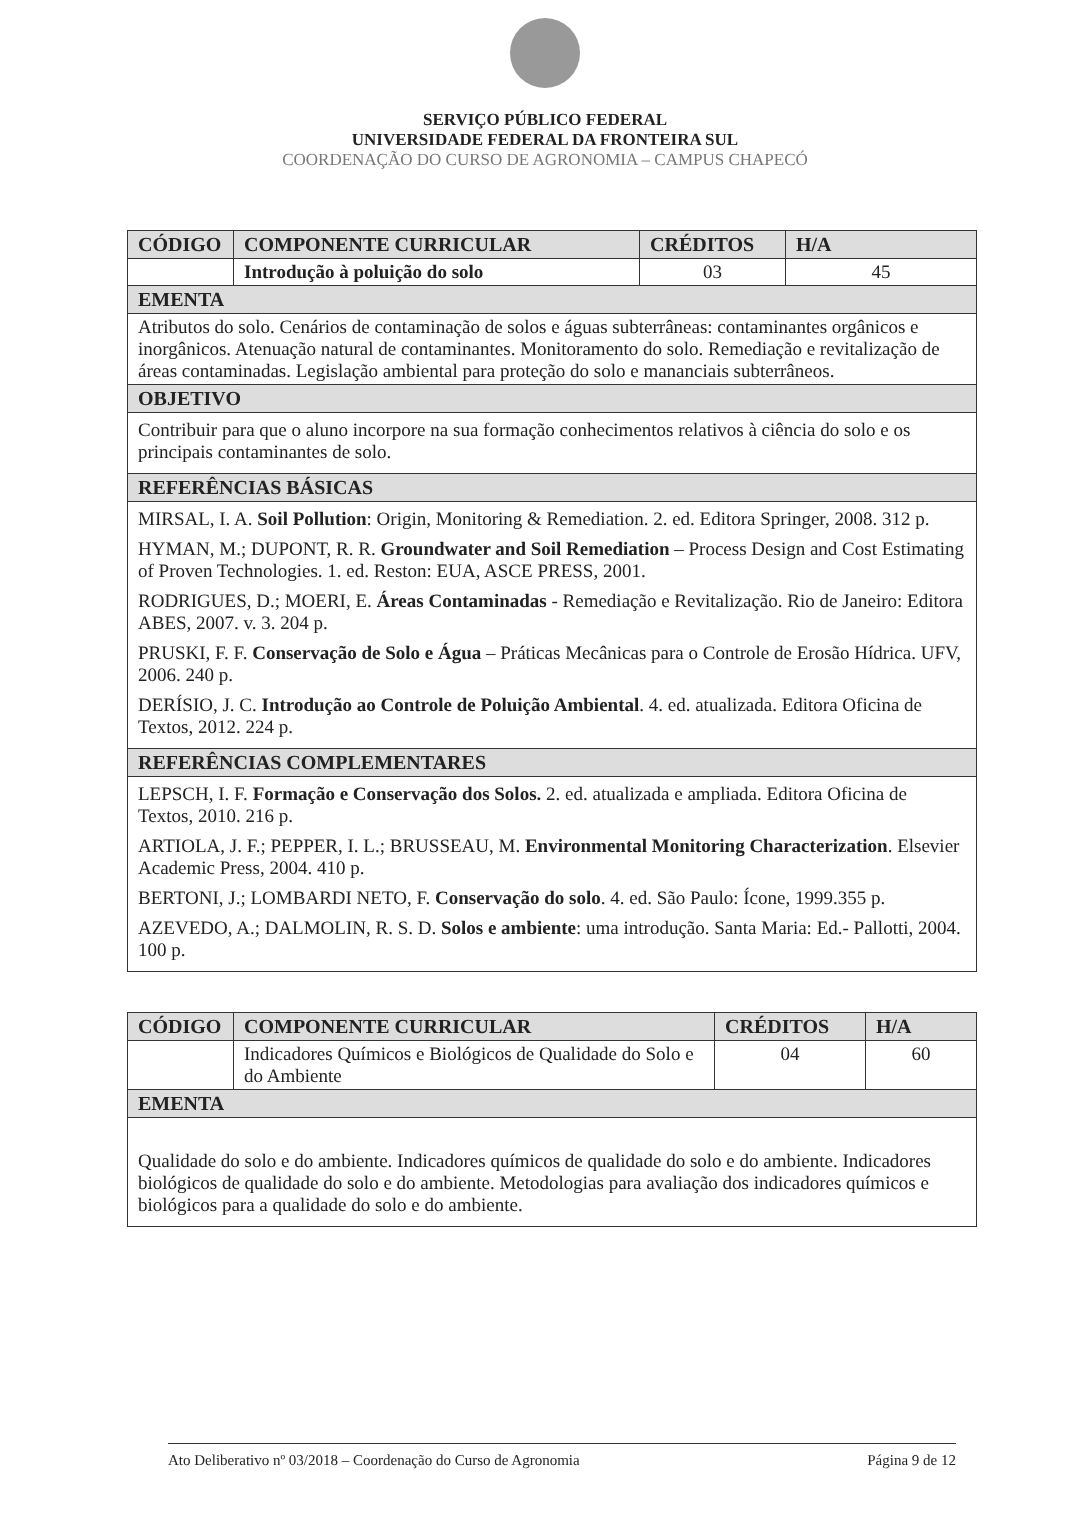SERVIÇO PÚBLICO FEDERAL
UNIVERSIDADE FEDERAL DA FRONTEIRA SUL
COORDENAÇÃO DO CURSO DE AGRONOMIA – CAMPUS CHAPECÓ
| CÓDIGO | COMPONENTE CURRICULAR | CRÉDITOS | H/A |
| --- | --- | --- | --- |
| | Introdução à poluição do solo | 03 | 45 |
| EMENTA | | | |
| Atributos do solo. Cenários de contaminação de solos e águas subterrâneas: contaminantes orgânicos e inorgânicos. Atenuação natural de contaminantes. Monitoramento do solo. Remediação e revitalização de áreas contaminadas. Legislação ambiental para proteção do solo e mananciais subterrâneos. | | | |
| OBJETIVO | | | |
| Contribuir para que o aluno incorpore na sua formação conhecimentos relativos à ciência do solo e os principais contaminantes de solo. | | | |
| REFERÊNCIAS BÁSICAS | | | |
| MIRSAL, I. A. Soil Pollution : Origin, Monitoring & Remediation. 2. ed. Editora Springer, 2008. 312 p. HYMAN, M.; DUPONT, R. R. Groundwater and Soil Remediation – Process Design and Cost Estimating of Proven Technologies. 1. ed. Reston: EUA, ASCE PRESS, 2001. RODRIGUES, D.; MOERI, E. Áreas Contaminadas - Remediação e Revitalização. Rio de Janeiro: Editora ABES, 2007. v. 3. 204 p. PRUSKI, F. F. Conservação de Solo e Água – Práticas Mecânicas para o Controle de Erosão Hídrica. UFV, 2006. 240 p. DERÍSIO, J. C. Introdução ao Controle de Poluição Ambiental . 4. ed. atualizada. Editora Oficina de Textos, 2012. 224 p. | | | |
| REFERÊNCIAS COMPLEMENTARES | | | |
| LEPSCH, I. F. Formação e Conservação dos Solos. 2. ed. atualizada e ampliada. Editora Oficina de Textos, 2010. 216 p. ARTIOLA, J. F.; PEPPER, I. L.; BRUSSEAU, M. Environmental Monitoring Characterization . Elsevier Academic Press, 2004. 410 p. BERTONI, J.; LOMBARDI NETO, F. Conservação do solo . 4. ed. São Paulo: Ícone, 1999.355 p. AZEVEDO, A.; DALMOLIN, R. S. D. Solos e ambiente : uma introdução. Santa Maria: Ed.- Pallotti, 2004. 100 p. | | | |
| CÓDIGO | COMPONENTE CURRICULAR | CRÉDITOS | H/A |
| --- | --- | --- | --- |
| | Indicadores Químicos e Biológicos de Qualidade do Solo e do Ambiente | 04 | 60 |
| EMENTA | | | |
| Qualidade do solo e do ambiente. Indicadores químicos de qualidade do solo e do ambiente. Indicadores biológicos de qualidade do solo e do ambiente. Metodologias para avaliação dos indicadores químicos e biológicos para a qualidade do solo e do ambiente. | | | |
Ato Deliberativo nº 03/2018 – Coordenação do Curso de Agronomia Página 9 de 12